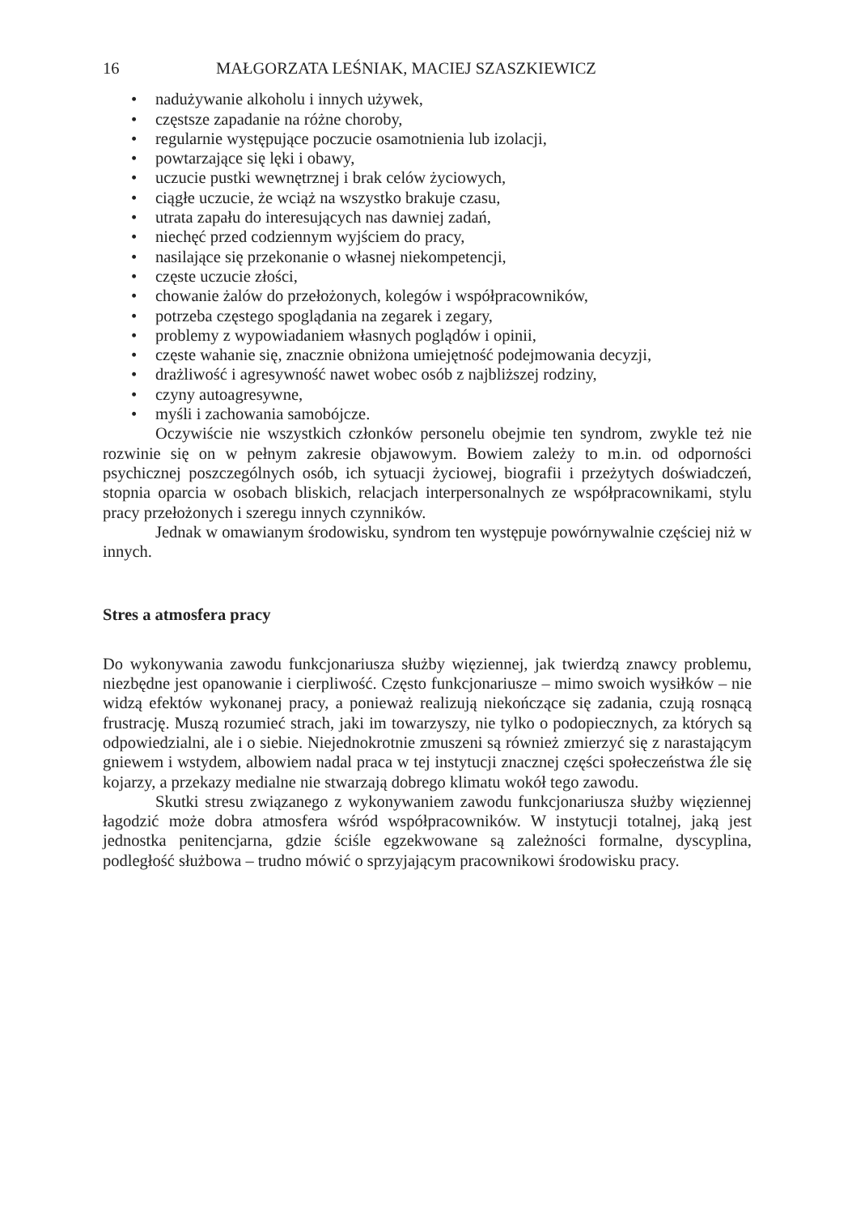16 MAŁGORZATA LEŚNIAK, MACIEJ SZASZKIEWICZ
• nadużywanie alkoholu i innych używek,
• częstsze zapadanie na różne choroby,
• regularnie występujące poczucie osamotnienia lub izolacji,
• powtarzające się lęki i obawy,
• uczucie pustki wewnętrznej i brak celów życiowych,
• ciągłe uczucie, że wciąż na wszystko brakuje czasu,
• utrata zapału do interesujących nas dawniej zadań,
• niechęć przed codziennym wyjściem do pracy,
• nasilające się przekonanie o własnej niekompetencji,
• częste uczucie złości,
• chowanie żalów do przełożonych, kolegów i współpracowników,
• potrzeba częstego spoglądania na zegarek i zegary,
• problemy z wypowiadaniem własnych poglądów i opinii,
• częste wahanie się, znacznie obniżona umiejętność podejmowania decyzji,
• drażliwość i agresywność nawet wobec osób z najbliższej rodziny,
• czyny autoagresywne,
• myśli i zachowania samobójcze.
Oczywiście nie wszystkich członków personelu obejmie ten syndrom, zwykle też nie rozwinie się on w pełnym zakresie objawowym. Bowiem zależy to m.in. od odporności psychicznej poszczególnych osób, ich sytuacji życiowej, biografii i przeżytych doświadczeń, stopnia oparcia w osobach bliskich, relacjach interpersonalnych ze współpracownikami, stylu pracy przełożonych i szeregu innych czynników.
Jednak w omawianym środowisku, syndrom ten występuje powórnywalnie częściej niż w innych.
Stres a atmosfera pracy
Do wykonywania zawodu funkcjonariusza służby więziennej, jak twierdzą znawcy problemu, niezbędne jest opanowanie i cierpliwość. Często funkcjonariusze – mimo swoich wysiłków – nie widzą efektów wykonanej pracy, a ponieważ realizują niekończące się zadania, czują rosnącą frustrację. Muszą rozumieć strach, jaki im towarzyszy, nie tylko o podopiecznych, za których są odpowiedzialni, ale i o siebie. Niejednokrotnie zmuszeni są również zmierzyć się z narastającym gniewem i wstydem, albowiem nadal praca w tej instytucji znacznej części społeczeństwa źle się kojarzy, a przekazy medialne nie stwarzają dobrego klimatu wokół tego zawodu.
Skutki stresu związanego z wykonywaniem zawodu funkcjonariusza służby więziennej łagodzić może dobra atmosfera wśród współpracowników. W instytucji totalnej, jaką jest jednostka penitencjarna, gdzie ściśle egzekwowane są zależności formalne, dyscyplina, podległość służbowa – trudno mówić o sprzyjającym pracownikowi środowisku pracy.